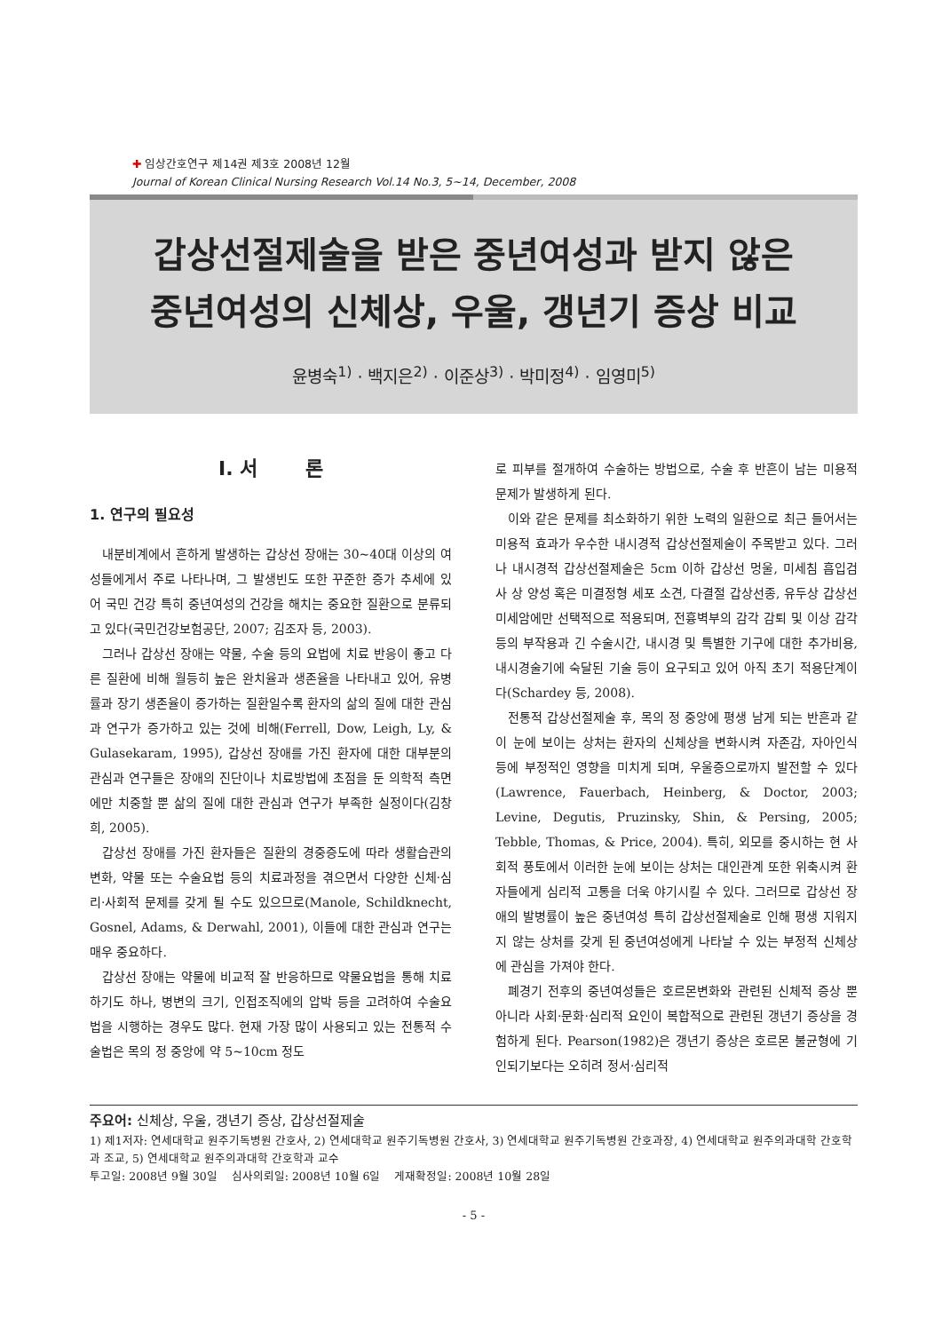✚ 임상간호연구 제14권 제3호 2008년 12월
Journal of Korean Clinical Nursing Research Vol.14 No.3, 5~14, December, 2008
갑상선절제술을 받은 중년여성과 받지 않은
중년여성의 신체상, 우울, 갱년기 증상 비교
윤병숙<sup>1)</sup> · 백지은<sup>2)</sup> · 이준상<sup>3)</sup> · 박미정<sup>4)</sup> · 임영미<sup>5)</sup>
Ⅰ. 서 론
1. 연구의 필요성
내분비계에서 흔하게 발생하는 갑상선 장애는 30~40대 이상의 여성들에게서 주로 나타나며, 그 발생빈도 또한 꾸준한 증가 추세에 있어 국민 건강 특히 중년여성의 건강을 해치는 중요한 질환으로 분류되고 있다(국민건강보험공단, 2007; 김조자 등, 2003).
그러나 갑상선 장애는 약물, 수술 등의 요법에 치료 반응이 좋고 다른 질환에 비해 월등히 높은 완치율과 생존율을 나타내고 있어, 유병률과 장기 생존율이 증가하는 질환일수록 환자의 삶의 질에 대한 관심과 연구가 증가하고 있는 것에 비해(Ferrell, Dow, Leigh, Ly, & Gulasekaram, 1995), 갑상선 장애를 가진 환자에 대한 대부분의 관심과 연구들은 장애의 진단이나 치료방법에 초점을 둔 의학적 측면에만 치중할 뿐 삶의 질에 대한 관심과 연구가 부족한 실정이다(김창희, 2005).
갑상선 장애를 가진 환자들은 질환의 경중증도에 따라 생활습관의 변화, 약물 또는 수술요법 등의 치료과정을 겪으면서 다양한 신체·심리·사회적 문제를 갖게 될 수도 있으므로(Manole, Schildknecht, Gosnel, Adams, & Derwahl, 2001), 이들에 대한 관심과 연구는 매우 중요하다.
갑상선 장애는 약물에 비교적 잘 반응하므로 약물요법을 통해 치료하기도 하나, 병변의 크기, 인접조직에의 압박 등을 고려하여 수술요법을 시행하는 경우도 많다. 현재 가장 많이 사용되고 있는 전통적 수술법은 목의 정 중앙에 약 5~10cm 정도
로 피부를 절개하여 수술하는 방법으로, 수술 후 반흔이 남는 미용적 문제가 발생하게 된다.
이와 같은 문제를 최소화하기 위한 노력의 일환으로 최근 들어서는 미용적 효과가 우수한 내시경적 갑상선절제술이 주목받고 있다. 그러나 내시경적 갑상선절제술은 5cm 이하 갑상선 멍울, 미세침 흡입검사 상 양성 혹은 미결정형 세포 소견, 다결절 갑상선종, 유두상 갑상선 미세암에만 선택적으로 적용되며, 전흉벽부의 감각 감퇴 및 이상 감각 등의 부작용과 긴 수술시간, 내시경 및 특별한 기구에 대한 추가비용, 내시경술기에 숙달된 기술 등이 요구되고 있어 아직 초기 적용단계이다(Schardey 등, 2008).
전통적 갑상선절제술 후, 목의 정 중앙에 평생 남게 되는 반흔과 같이 눈에 보이는 상처는 환자의 신체상을 변화시켜 자존감, 자아인식 등에 부정적인 영향을 미치게 되며, 우울증으로까지 발전할 수 있다(Lawrence, Fauerbach, Heinberg, & Doctor, 2003; Levine, Degutis, Pruzinsky, Shin, & Persing, 2005; Tebble, Thomas, & Price, 2004). 특히, 외모를 중시하는 현 사회적 풍토에서 이러한 눈에 보이는 상처는 대인관계 또한 위축시켜 환자들에게 심리적 고통을 더욱 야기시킬 수 있다. 그러므로 갑상선 장애의 발병률이 높은 중년여성 특히 갑상선절제술로 인해 평생 지워지지 않는 상처를 갖게 된 중년여성에게 나타날 수 있는 부정적 신체상에 관심을 가져야 한다.
폐경기 전후의 중년여성들은 호르몬변화와 관련된 신체적 증상 뿐 아니라 사회·문화·심리적 요인이 복합적으로 관련된 갱년기 증상을 경험하게 된다. Pearson(1982)은 갱년기 증상은 호르몬 불균형에 기인되기보다는 오히려 정서·심리적
주요어: 신체상, 우울, 갱년기 증상, 갑상선절제술
1) 제1저자: 연세대학교 원주기독병원 간호사, 2) 연세대학교 원주기독병원 간호사, 3) 연세대학교 원주기독병원 간호과장, 4) 연세대학교 원주의과대학 간호학과 조교, 5) 연세대학교 원주의과대학 간호학과 교수
투고일: 2008년 9월 30일 심사의뢰일: 2008년 10월 6일 게재확정일: 2008년 10월 28일
- 5 -